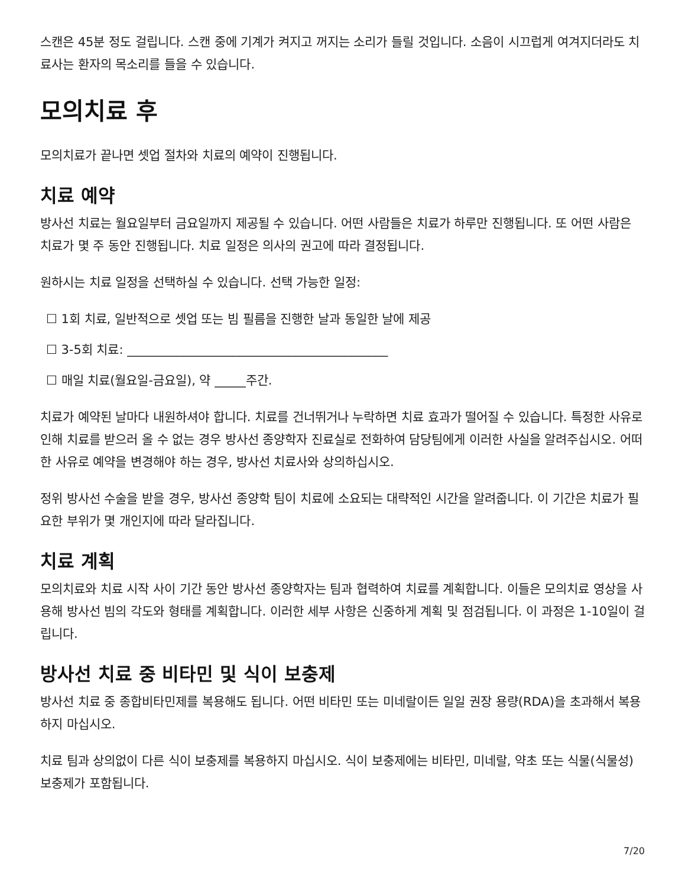스캔은 45분 정도 걸립니다. 스캔 중에 기계가 켜지고 꺼지는 소리가 들릴 것입니다. 소음이 시끄럽게 여겨지더라도 치료사는 환자의 목소리를 들을 수 있습니다.
모의치료 후
모의치료가 끝나면 셋업 절차와 치료의 예약이 진행됩니다.
치료 예약
방사선 치료는 월요일부터 금요일까지 제공될 수 있습니다. 어떤 사람들은 치료가 하루만 진행됩니다. 또 어떤 사람은 치료가 몇 주 동안 진행됩니다. 치료 일정은 의사의 권고에 따라 결정됩니다.
원하시는 치료 일정을 선택하실 수 있습니다. 선택 가능한 일정:
☐ 1회 치료, 일반적으로 셋업 또는 빔 필름을 진행한 날과 동일한 날에 제공
☐ 3-5회 치료: __________________________________________
☐ 매일 치료(월요일-금요일), 약 _____주간.
치료가 예약된 날마다 내원하셔야 합니다. 치료를 건너뛰거나 누락하면 치료 효과가 떨어질 수 있습니다. 특정한 사유로 인해 치료를 받으러 올 수 없는 경우 방사선 종양학자 진료실로 전화하여 담당팀에게 이러한 사실을 알려주십시오. 어떠한 사유로 예약을 변경해야 하는 경우, 방사선 치료사와 상의하십시오.
정위 방사선 수술을 받을 경우, 방사선 종양학 팀이 치료에 소요되는 대략적인 시간을 알려줍니다. 이 기간은 치료가 필요한 부위가 몇 개인지에 따라 달라집니다.
치료 계획
모의치료와 치료 시작 사이 기간 동안 방사선 종양학자는 팀과 협력하여 치료를 계획합니다. 이들은 모의치료 영상을 사용해 방사선 빔의 각도와 형태를 계획합니다. 이러한 세부 사항은 신중하게 계획 및 점검됩니다. 이 과정은 1-10일이 걸립니다.
방사선 치료 중 비타민 및 식이 보충제
방사선 치료 중 종합비타민제를 복용해도 됩니다. 어떤 비타민 또는 미네랄이든 일일 권장 용량(RDA)을 초과해서 복용하지 마십시오.
치료 팀과 상의없이 다른 식이 보충제를 복용하지 마십시오. 식이 보충제에는 비타민, 미네랄, 약초 또는 식물(식물성) 보충제가 포함됩니다.
7/20